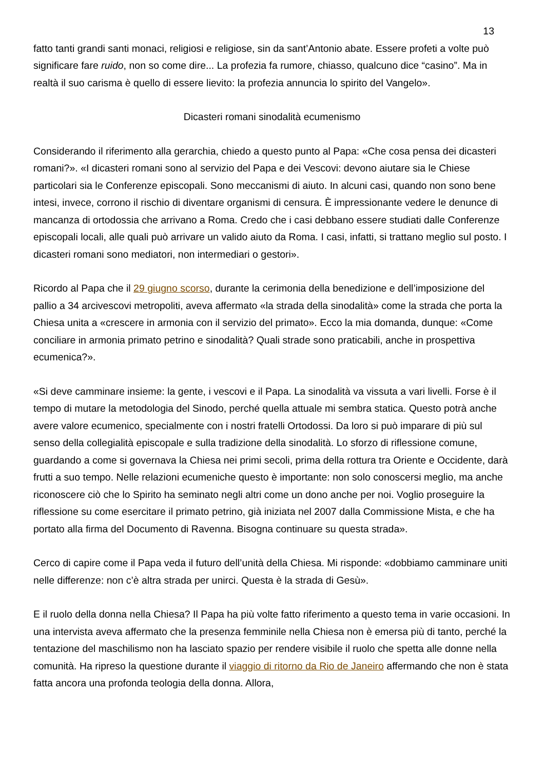13
fatto tanti grandi santi monaci, religiosi e religiose, sin da sant’Antonio abate. Essere profeti a volte può significare fare ruido, non so come dire... La profezia fa rumore, chiasso, qualcuno dice “casino”. Ma in realtà il suo carisma è quello di essere lievito: la profezia annuncia lo spirito del Vangelo».
Dicasteri romani sinodalità ecumenismo
Considerando il riferimento alla gerarchia, chiedo a questo punto al Papa: «Che cosa pensa dei dicasteri romani?». «I dicasteri romani sono al servizio del Papa e dei Vescovi: devono aiutare sia le Chiese particolari sia le Conferenze episcopali. Sono meccanismi di aiuto. In alcuni casi, quando non sono bene intesi, invece, corrono il rischio di diventare organismi di censura. È impressionante vedere le denunce di mancanza di ortodossia che arrivano a Roma. Credo che i casi debbano essere studiati dalle Conferenze episcopali locali, alle quali può arrivare un valido aiuto da Roma. I casi, infatti, si trattano meglio sul posto. I dicasteri romani sono mediatori, non intermediari o gestori».
Ricordo al Papa che il 29 giugno scorso, durante la cerimonia della benedizione e dell’imposizione del pallio a 34 arcivescovi metropoliti, aveva affermato «la strada della sinodalità» come la strada che porta la Chiesa unita a «crescere in armonia con il servizio del primato». Ecco la mia domanda, dunque: «Come conciliare in armonia primato petrino e sinodalità? Quali strade sono praticabili, anche in prospettiva ecumenica?».
«Si deve camminare insieme: la gente, i vescovi e il Papa. La sinodalità va vissuta a vari livelli. Forse è il tempo di mutare la metodologia del Sinodo, perché quella attuale mi sembra statica. Questo potrà anche avere valore ecumenico, specialmente con i nostri fratelli Ortodossi. Da loro si può imparare di più sul senso della collegialità episcopale e sulla tradizione della sinodalità. Lo sforzo di riflessione comune, guardando a come si governava la Chiesa nei primi secoli, prima della rottura tra Oriente e Occidente, darà frutti a suo tempo. Nelle relazioni ecumeniche questo è importante: non solo conoscersi meglio, ma anche riconoscere ciò che lo Spirito ha seminato negli altri come un dono anche per noi. Voglio proseguire la riflessione su come esercitare il primato petrino, già iniziata nel 2007 dalla Commissione Mista, e che ha portato alla firma del Documento di Ravenna. Bisogna continuare su questa strada».
Cerco di capire come il Papa veda il futuro dell’unità della Chiesa. Mi risponde: «dobbiamo camminare uniti nelle differenze: non c’è altra strada per unirci. Questa è la strada di Gesù».
E il ruolo della donna nella Chiesa? Il Papa ha più volte fatto riferimento a questo tema in varie occasioni. In una intervista aveva affermato che la presenza femminile nella Chiesa non è emersa più di tanto, perché la tentazione del maschilismo non ha lasciato spazio per rendere visibile il ruolo che spetta alle donne nella comunità. Ha ripreso la questione durante il viaggio di ritorno da Rio de Janeiro affermando che non è stata fatta ancora una profonda teologia della donna. Allora,